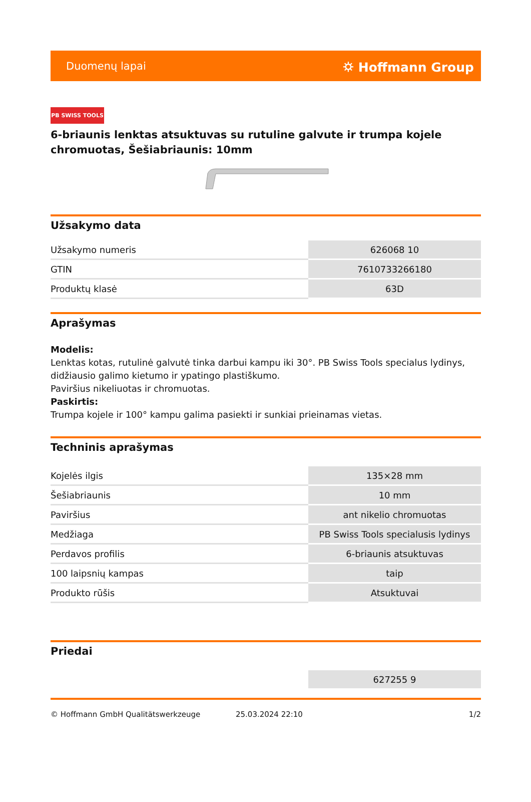Duomenų lapai ⛭ Hoffmann Group
PB SWISS TOOLS
6-briaunis lenktas atsuktuvas su rutuline galvute ir trumpa kojele chromuotas, Šešiabriaunis: 10mm
Užsakymo data
| Užsakymo numeris | 626068 10 |
| GTIN | 7610733266180 |
| Produktų klasė | 63D |
Aprašymas
Modelis:
Lenktas kotas, rutulinė galvutė tinka darbui kampu iki 30°. PB Swiss Tools specialus lydinys, didžiausio galimo kietumo ir ypatingo plastiškumo.
Paviršius nikeliuotas ir chromuotas.
Paskirtis:
Trumpa kojele ir 100° kampu galima pasiekti ir sunkiai prieinamas vietas.
Techninis aprašymas
| Kojelės ilgis | 135×28 mm |
| Šešiabriaunis | 10 mm |
| Paviršius | ant nikelio chromuotas |
| Medžiaga | PB Swiss Tools specialusis lydinys |
| Perdavos profilis | 6-briaunis atsuktuvas |
| 100 laipsnių kampas | taip |
| Produkto rūšis | Atsuktuvai |
Priedai
| | 627255 9 |
© Hoffmann GmbH Qualitätswerkzeuge 25.03.2024 22:10 1/2